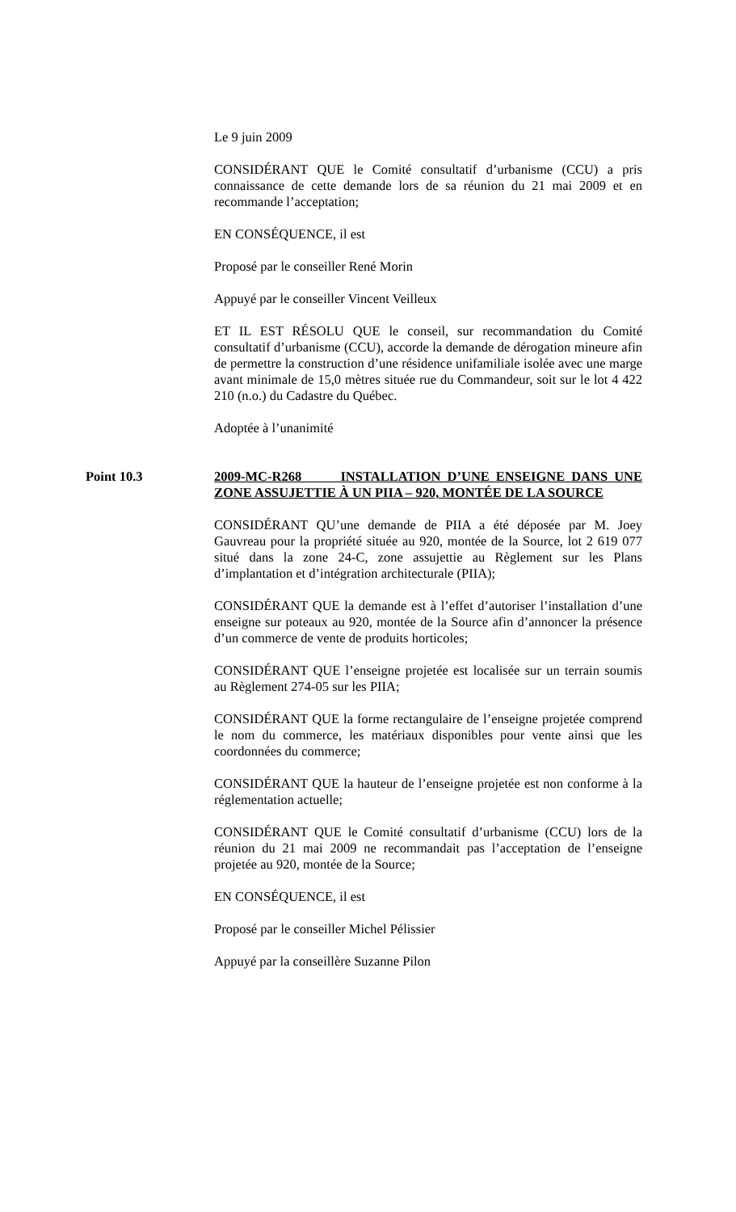Le 9 juin 2009
CONSIDÉRANT QUE le Comité consultatif d’urbanisme (CCU) a pris connaissance de cette demande lors de sa réunion du 21 mai 2009 et en recommande l’acceptation;
EN CONSÉQUENCE, il est
Proposé par le conseiller René Morin
Appuyé par le conseiller Vincent Veilleux
ET IL EST RÉSOLU QUE le conseil, sur recommandation du Comité consultatif d’urbanisme (CCU), accorde la demande de dérogation mineure afin de permettre la construction d’une résidence unifamiliale isolée avec une marge avant minimale de 15,0 mètres située rue du Commandeur, soit sur le lot 4 422 210 (n.o.) du Cadastre du Québec.
Adoptée à l’unanimité
Point 10.3 2009-MC-R268 INSTALLATION D’UNE ENSEIGNE DANS UNE ZONE ASSUJETTIE À UN PIIA – 920, MONTÉE DE LA SOURCE
CONSIDÉRANT QU’une demande de PIIA a été déposée par M. Joey Gauvreau pour la propriété située au 920, montée de la Source, lot 2 619 077 situé dans la zone 24-C, zone assujettie au Règlement sur les Plans d’implantation et d’intégration architecturale (PIIA);
CONSIDÉRANT QUE la demande est à l’effet d’autoriser l’installation d’une enseigne sur poteaux au 920, montée de la Source afin d’annoncer la présence d’un commerce de vente de produits horticoles;
CONSIDÉRANT QUE l’enseigne projetée est localisée sur un terrain soumis au Règlement 274-05 sur les PIIA;
CONSIDÉRANT QUE la forme rectangulaire de l’enseigne projetée comprend le nom du commerce, les matériaux disponibles pour vente ainsi que les coordonnées du commerce;
CONSIDÉRANT QUE la hauteur de l’enseigne projetée est non conforme à la réglementation actuelle;
CONSIDÉRANT QUE le Comité consultatif d’urbanisme (CCU) lors de la réunion du 21 mai 2009 ne recommandait pas l’acceptation de l’enseigne projetée au 920, montée de la Source;
EN CONSÉQUENCE, il est
Proposé par le conseiller Michel Pélissier
Appuyé par la conseillère Suzanne Pilon